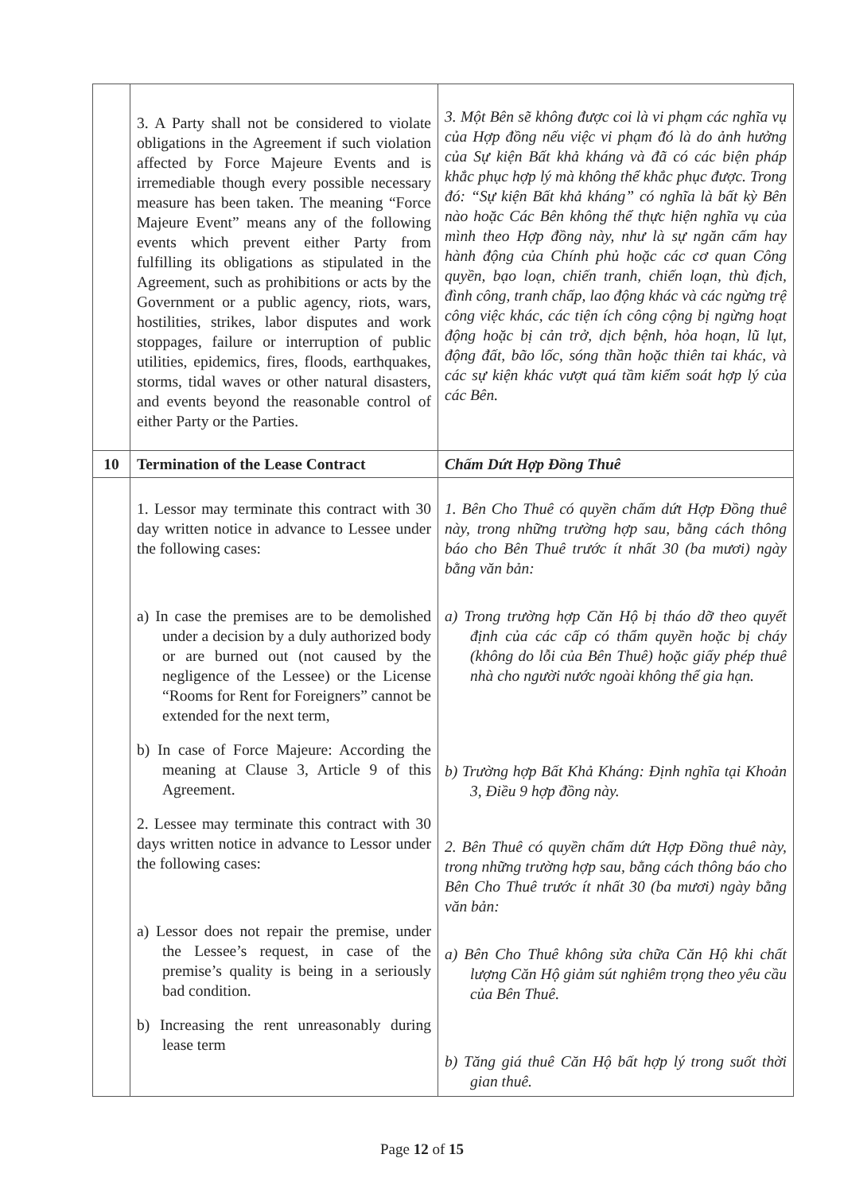| | 3. A Party shall not be considered to violate obligations in the Agreement if such violation affected by Force Majeure Events and is irremediable though every possible necessary measure has been taken. The meaning “Force Majeure Event” means any of the following events which prevent either Party from fulfilling its obligations as stipulated in the Agreement, such as prohibitions or acts by the Government or a public agency, riots, wars, hostilities, strikes, labor disputes and work stoppages, failure or interruption of public utilities, epidemics, fires, floods, earthquakes, storms, tidal waves or other natural disasters, and events beyond the reasonable control of either Party or the Parties. | 3. Một Bên sẽ không được coi là vi phạm các nghĩa vụ của Hợp đồng nếu việc vi phạm đó là do ảnh hưởng của Sự kiện Bất khả kháng và đã có các biện pháp khắc phục hợp lý mà không thể khắc phục được. Trong đó: “Sự kiện Bất khả kháng” có nghĩa là bất kỳ Bên nào hoặc Các Bên không thể thực hiện nghĩa vụ của mình theo Hợp đồng này, như là sự ngăn cấm hay hành động của Chính phủ hoặc các cơ quan Công quyền, bạo loạn, chiến tranh, chiến loạn, thù địch, đình công, tranh chấp, lao động khác và các ngừng trệ công việc khác, các tiện ích công cộng bị ngừng hoạt động hoặc bị cản trở, dịch bệnh, hỏa hoạn, lũ lụt, động đất, bão lốc, sóng thần hoặc thiên tai khác, và các sự kiện khác vượt quá tầm kiểm soát hợp lý của các Bên. |
| 10 | Termination of the Lease Contract | Chấm Dứt Hợp Đồng Thuê |
| | 1. Lessor may terminate this contract with 30 day written notice in advance to Lessee under the following cases: a) In case the premises are to be demolished under a decision by a duly authorized body or are burned out (not caused by the negligence of the Lessee) or the License “Rooms for Rent for Foreigners” cannot be extended for the next term, b) In case of Force Majeure: According the meaning at Clause 3, Article 9 of this Agreement. 2. Lessee may terminate this contract with 30 days written notice in advance to Lessor under the following cases: a) Lessor does not repair the premise, under the Lessee’s request, in case of the premise’s quality is being in a seriously bad condition. b) Increasing the rent unreasonably during lease term | 1. Bên Cho Thuê có quyền chấm dứt Hợp Đồng thuê này, trong những trường hợp sau, bằng cách thông báo cho Bên Thuê trước ít nhất 30 (ba mươi) ngày bằng văn bản: a) Trong trường hợp Căn Hộ bị tháo dỡ theo quyết định của các cấp có thẩm quyền hoặc bị cháy (không do lỗi của Bên Thuê) hoặc giấy phép thuê nhà cho người nước ngoài không thể gia hạn. b) Trường hợp Bất Khả Kháng: Định nghĩa tại Khoản 3, Điều 9 hợp đồng này. 2. Bên Thuê có quyền chấm dứt Hợp Đồng thuê này, trong những trường hợp sau, bằng cách thông báo cho Bên Cho Thuê trước ít nhất 30 (ba mươi) ngày bằng văn bản: a) Bên Cho Thuê không sửa chữa Căn Hộ khi chất lượng Căn Hộ giảm sút nghiêm trọng theo yêu cầu của Bên Thuê. b) Tăng giá thuê Căn Hộ bất hợp lý trong suốt thời gian thuê. |
Page 12 of 15